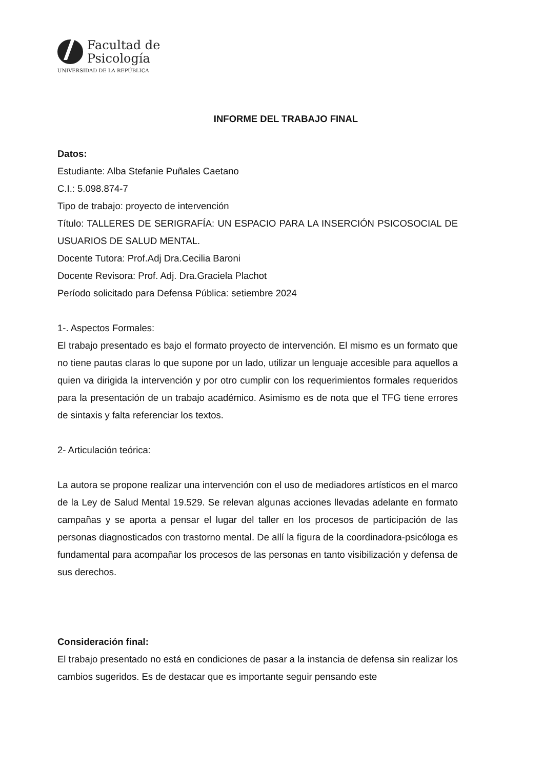Facultad de
Psicología
UNIVERSIDAD DE LA REPÚBLICA
INFORME DEL TRABAJO FINAL
Datos:
Estudiante: Alba Stefanie Puñales Caetano
C.I.: 5.098.874-7
Tipo de trabajo: proyecto de intervención
Título: TALLERES DE SERIGRAFÍA: UN ESPACIO PARA LA INSERCIÓN PSICOSOCIAL DE USUARIOS DE SALUD MENTAL.
Docente Tutora: Prof.Adj Dra.Cecilia Baroni
Docente Revisora: Prof. Adj. Dra.Graciela Plachot
Período solicitado para Defensa Pública: setiembre 2024
1-. Aspectos Formales:
El trabajo presentado es bajo el formato proyecto de intervención. El mismo es un formato que no tiene pautas claras lo que supone por un lado, utilizar un lenguaje accesible para aquellos a quien va dirigida la intervención y por otro cumplir con los requerimientos formales requeridos para la presentación de un trabajo académico. Asimismo es de nota que el TFG tiene errores de sintaxis y falta referenciar los textos.
2- Articulación teórica:
La autora se propone realizar una intervención con el uso de mediadores artísticos en el marco de la Ley de Salud Mental 19.529. Se relevan algunas acciones llevadas adelante en formato campañas y se aporta a pensar el lugar del taller en los procesos de participación de las personas diagnosticados con trastorno mental. De allí la figura de la coordinadora-psicóloga es fundamental para acompañar los procesos de las personas en tanto visibilización y defensa de sus derechos.
Consideración final:
El trabajo presentado no está en condiciones de pasar a la instancia de defensa sin realizar los cambios sugeridos. Es de destacar que es importante seguir pensando este